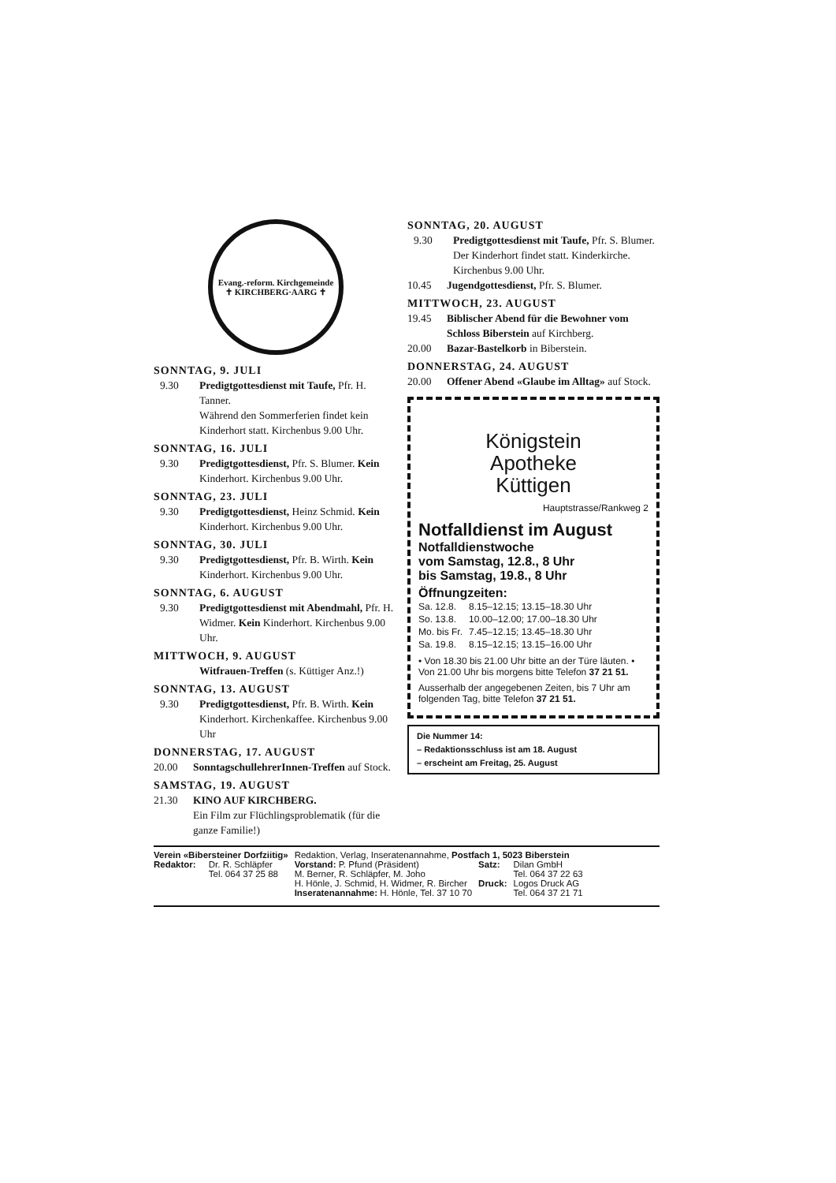Evang.-reform. Kirchgemeinde
✝ KIRCHBERG·AARG ✝
SONNTAG, 9. JULI
9.30 Predigtgottesdienst mit Taufe, Pfr. H. Tanner.
Während den Sommerferien findet kein Kinderhort statt. Kirchenbus 9.00 Uhr.
SONNTAG, 16. JULI
9.30 Predigtgottesdienst, Pfr. S. Blumer. Kein Kinderhort. Kirchenbus 9.00 Uhr.
SONNTAG, 23. JULI
9.30 Predigtgottesdienst, Heinz Schmid. Kein Kinderhort. Kirchenbus 9.00 Uhr.
SONNTAG, 30. JULI
9.30 Predigtgottesdienst, Pfr. B. Wirth. Kein Kinderhort. Kirchenbus 9.00 Uhr.
SONNTAG, 6. AUGUST
9.30 Predigtgottesdienst mit Abendmahl, Pfr. H. Widmer. Kein Kinderhort. Kirchenbus 9.00 Uhr.
MITTWOCH, 9. AUGUST
Witfrauen-Treffen (s. Küttiger Anz.!)
SONNTAG, 13. AUGUST
9.30 Predigtgottesdienst, Pfr. B. Wirth. Kein Kinderhort. Kirchenkaffee. Kirchenbus 9.00 Uhr
DONNERSTAG, 17. AUGUST
20.00 SonntagschullehrerInnen-Treffen auf Stock.
SAMSTAG, 19. AUGUST
21.30 KINO AUF KIRCHBERG.
Ein Film zur Flüchlingsproblematik (für die ganze Familie!)
SONNTAG, 20. AUGUST
9.30 Predigtgottesdienst mit Taufe, Pfr. S. Blumer. Der Kinderhort findet statt. Kinderkirche. Kirchenbus 9.00 Uhr.
10.45 Jugendgottesdienst, Pfr. S. Blumer.
MITTWOCH, 23. AUGUST
19.45 Biblischer Abend für die Bewohner vom Schloss Biberstein auf Kirchberg.
20.00 Bazar-Bastelkorb in Biberstein.
DONNERSTAG, 24. AUGUST
20.00 Offener Abend «Glaube im Alltag» auf Stock.
Königstein
Apotheke
Küttigen
Hauptstrasse/Rankweg 2
Notfalldienst im August
Notfalldienstwoche
vom Samstag, 12.8., 8 Uhr
bis Samstag, 19.8., 8 Uhr
Öffnungzeiten:
| Sa. 12.8. | 8.15–12.15; 13.15–18.30 Uhr |
| So. 13.8. | 10.00–12.00; 17.00–18.30 Uhr |
| Mo. bis Fr. | 7.45–12.15; 13.45–18.30 Uhr |
| Sa. 19.8. | 8.15–12.15; 13.15–16.00 Uhr |
• Von 18.30 bis 21.00 Uhr bitte an der Türe läuten. • Von 21.00 Uhr bis morgens bitte Telefon 37 21 51.
Ausserhalb der angegebenen Zeiten, bis 7 Uhr am folgenden Tag, bitte Telefon 37 21 51.
Die Nummer 14:
– Redaktionsschluss ist am 18. August
– erscheint am Freitag, 25. August
| Verein «Bibersteiner Dorfziitig» | | Redaktion, Verlag, Inseratenannahme, Postfach 1, 5023 Biberstein | | |
| Redaktor: | Dr. R. Schläpfer Tel. 064 37 25 88 | Vorstand: P. Pfund (Präsident) M. Berner, R. Schläpfer, M. Joho H. Hönle, J. Schmid, H. Widmer, R. Bircher Inseratenannahme: H. Hönle, Tel. 37 10 70 | Satz: Druck: | Dilan GmbH Tel. 064 37 22 63 Logos Druck AG Tel. 064 37 21 71 |